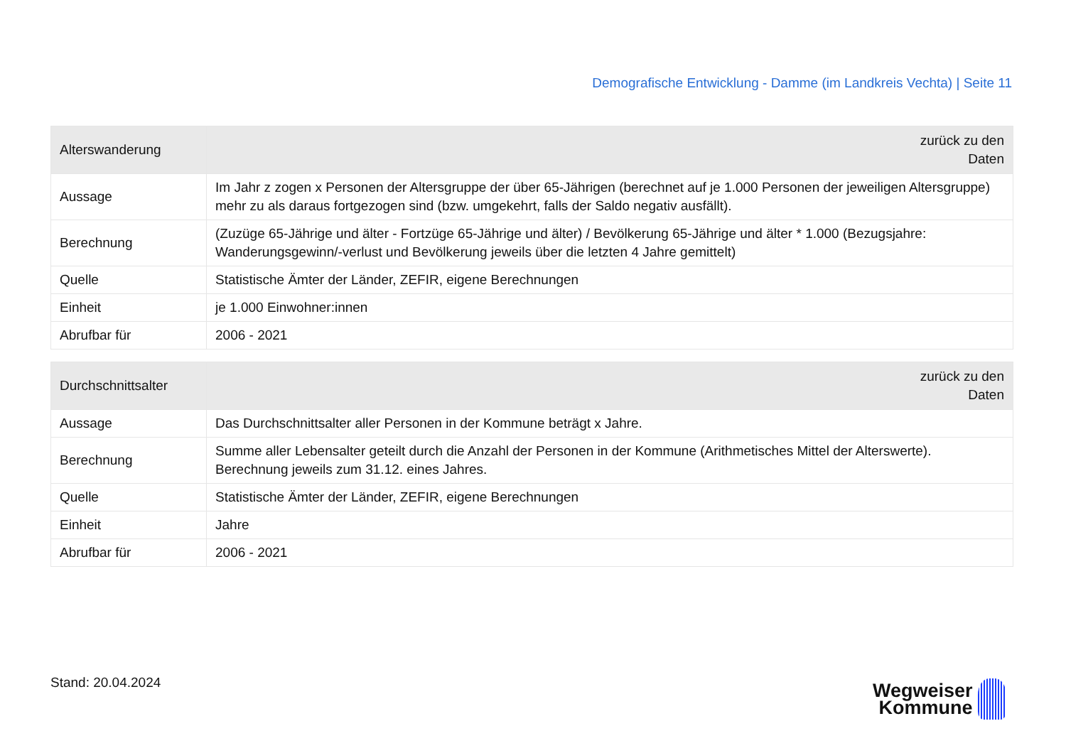Demografische Entwicklung - Damme (im Landkreis Vechta) | Seite 11
| Alterswanderung | zurück zu den Daten |
| --- | --- |
| Aussage | Im Jahr z zogen x Personen der Altersgruppe der über 65-Jährigen (berechnet auf je 1.000 Personen der jeweiligen Altersgruppe) mehr zu als daraus fortgezogen sind (bzw. umgekehrt, falls der Saldo negativ ausfällt). |
| Berechnung | (Zuzüge 65-Jährige und älter - Fortzüge 65-Jährige und älter) / Bevölkerung 65-Jährige und älter * 1.000 (Bezugsjahre: Wanderungsgewinn/-verlust und Bevölkerung jeweils über die letzten 4 Jahre gemittelt) |
| Quelle | Statistische Ämter der Länder, ZEFIR, eigene Berechnungen |
| Einheit | je 1.000 Einwohner:innen |
| Abrufbar für | 2006 - 2021 |
| Durchschnittsalter | zurück zu den Daten |
| --- | --- |
| Aussage | Das Durchschnittsalter aller Personen in der Kommune beträgt x Jahre. |
| Berechnung | Summe aller Lebensalter geteilt durch die Anzahl der Personen in der Kommune (Arithmetisches Mittel der Alterswerte). Berechnung jeweils zum 31.12. eines Jahres. |
| Quelle | Statistische Ämter der Länder, ZEFIR, eigene Berechnungen |
| Einheit | Jahre |
| Abrufbar für | 2006 - 2021 |
Stand: 20.04.2024
Wegweiser
Kommune